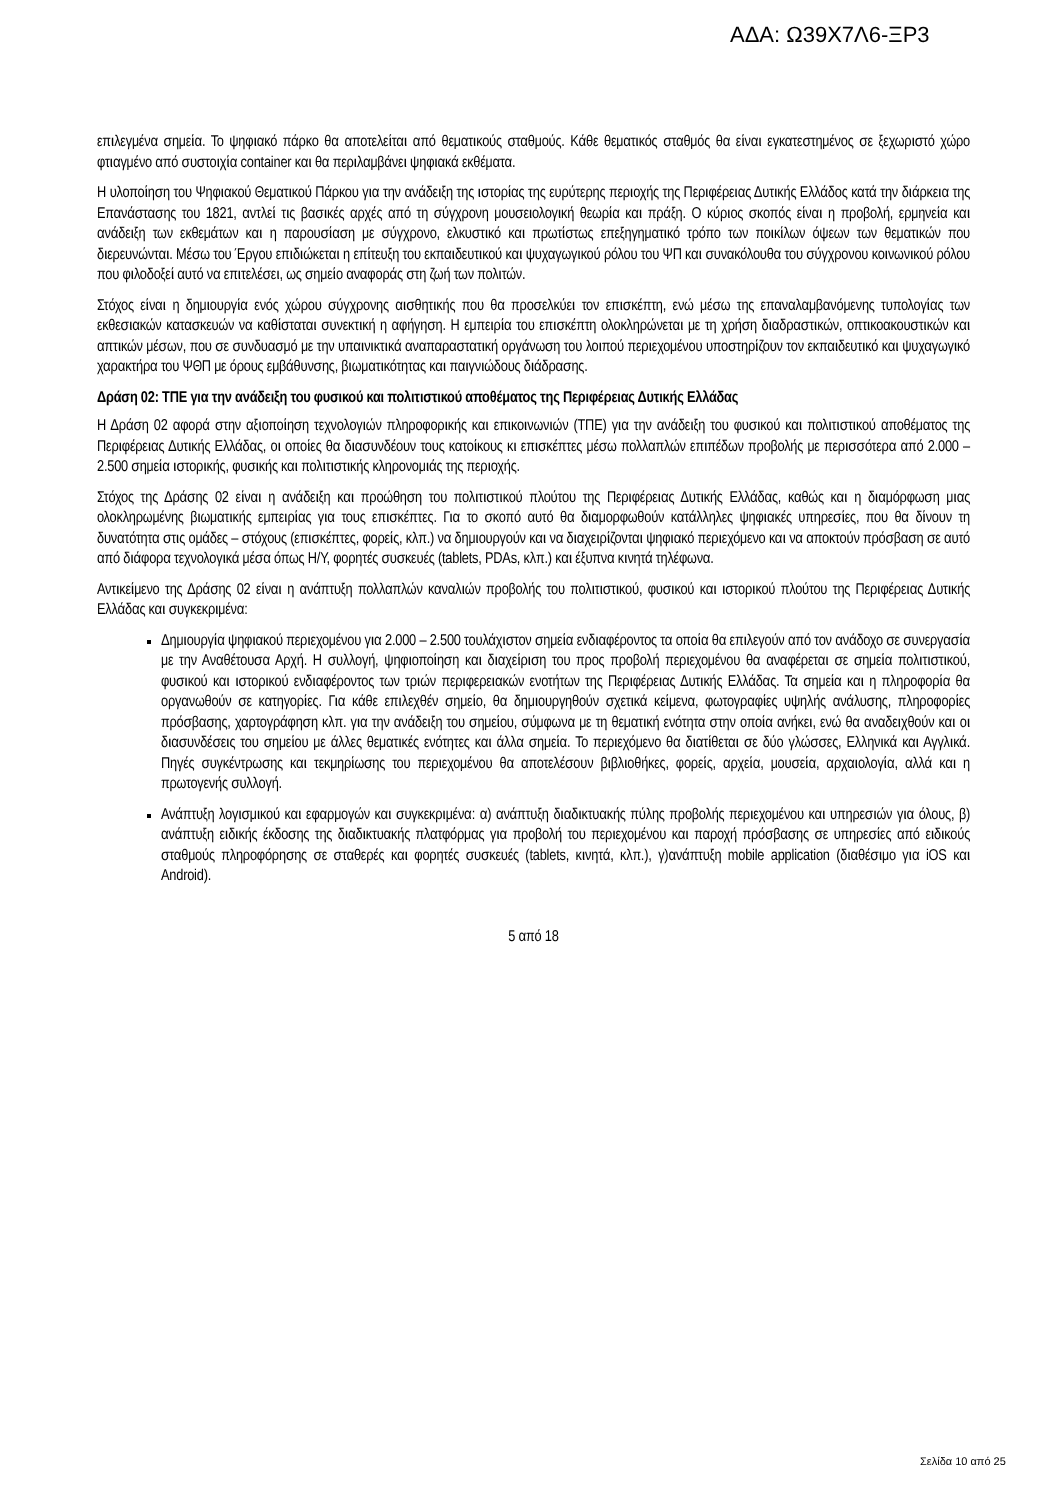ΑΔΑ: Ω39Χ7Λ6-ΞΡ3
επιλεγμένα σημεία. Το ψηφιακό πάρκο θα αποτελείται από θεματικούς σταθμούς. Κάθε θεματικός σταθμός θα είναι εγκατεστημένος σε ξεχωριστό χώρο φτιαγμένο από συστοιχία container και θα περιλαμβάνει ψηφιακά εκθέματα.
Η υλοποίηση του Ψηφιακού Θεματικού Πάρκου για την ανάδειξη της ιστορίας της ευρύτερης περιοχής της Περιφέρειας Δυτικής Ελλάδος κατά την διάρκεια της Επανάστασης του 1821, αντλεί τις βασικές αρχές από τη σύγχρονη μουσειολογική θεωρία και πράξη. Ο κύριος σκοπός είναι η προβολή, ερμηνεία και ανάδειξη των εκθεμάτων και η παρουσίαση με σύγχρονο, ελκυστικό και πρωτίστως επεξηγηματικό τρόπο των ποικίλων όψεων των θεματικών που διερευνώνται. Μέσω του Έργου επιδιώκεται η επίτευξη του εκπαιδευτικού και ψυχαγωγικού ρόλου του ΨΠ και συνακόλουθα του σύγχρονου κοινωνικού ρόλου που φιλοδοξεί αυτό να επιτελέσει, ως σημείο αναφοράς στη ζωή των πολιτών.
Στόχος είναι η δημιουργία ενός χώρου σύγχρονης αισθητικής που θα προσελκύει τον επισκέπτη, ενώ μέσω της επαναλαμβανόμενης τυπολογίας των εκθεσιακών κατασκευών να καθίσταται συνεκτική η αφήγηση. Η εμπειρία του επισκέπτη ολοκληρώνεται με τη χρήση διαδραστικών, οπτικοακουστικών και απτικών μέσων, που σε συνδυασμό με την υπαινικτικά αναπαραστατική οργάνωση του λοιπού περιεχομένου υποστηρίζουν τον εκπαιδευτικό και ψυχαγωγικό χαρακτήρα του ΨΘΠ με όρους εμβάθυνσης, βιωματικότητας και παιγνιώδους διάδρασης.
Δράση 02: ΤΠΕ για την ανάδειξη του φυσικού και πολιτιστικού αποθέματος της Περιφέρειας Δυτικής Ελλάδας
Η Δράση 02 αφορά στην αξιοποίηση τεχνολογιών πληροφορικής και επικοινωνιών (ΤΠΕ) για την ανάδειξη του φυσικού και πολιτιστικού αποθέματος της Περιφέρειας Δυτικής Ελλάδας, οι οποίες θα διασυνδέουν τους κατοίκους κι επισκέπτες μέσω πολλαπλών επιπέδων προβολής με περισσότερα από 2.000 – 2.500 σημεία ιστορικής, φυσικής και πολιτιστικής κληρονομιάς της περιοχής.
Στόχος της Δράσης 02 είναι η ανάδειξη και προώθηση του πολιτιστικού πλούτου της Περιφέρειας Δυτικής Ελλάδας, καθώς και η διαμόρφωση μιας ολοκληρωμένης βιωματικής εμπειρίας για τους επισκέπτες. Για το σκοπό αυτό θα διαμορφωθούν κατάλληλες ψηφιακές υπηρεσίες, που θα δίνουν τη δυνατότητα στις ομάδες – στόχους (επισκέπτες, φορείς, κλπ.) να δημιουργούν και να διαχειρίζονται ψηφιακό περιεχόμενο και να αποκτούν πρόσβαση σε αυτό από διάφορα τεχνολογικά μέσα όπως Η/Υ, φορητές συσκευές (tablets, PDAs, κλπ.) και έξυπνα κινητά τηλέφωνα.
Αντικείμενο της Δράσης 02 είναι η ανάπτυξη πολλαπλών καναλιών προβολής του πολιτιστικού, φυσικού και ιστορικού πλούτου της Περιφέρειας Δυτικής Ελλάδας και συγκεκριμένα:
Δημιουργία ψηφιακού περιεχομένου για 2.000 – 2.500 τουλάχιστον σημεία ενδιαφέροντος τα οποία θα επιλεγούν από τον ανάδοχο σε συνεργασία με την Αναθέτουσα Αρχή. Η συλλογή, ψηφιοποίηση και διαχείριση του προς προβολή περιεχομένου θα αναφέρεται σε σημεία πολιτιστικού, φυσικού και ιστορικού ενδιαφέροντος των τριών περιφερειακών ενοτήτων της Περιφέρειας Δυτικής Ελλάδας. Τα σημεία και η πληροφορία θα οργανωθούν σε κατηγορίες. Για κάθε επιλεχθέν σημείο, θα δημιουργηθούν σχετικά κείμενα, φωτογραφίες υψηλής ανάλυσης, πληροφορίες πρόσβασης, χαρτογράφηση κλπ. για την ανάδειξη του σημείου, σύμφωνα με τη θεματική ενότητα στην οποία ανήκει, ενώ θα αναδειχθούν και οι διασυνδέσεις του σημείου με άλλες θεματικές ενότητες και άλλα σημεία. Το περιεχόμενο θα διατίθεται σε δύο γλώσσες, Ελληνικά και Αγγλικά. Πηγές συγκέντρωσης και τεκμηρίωσης του περιεχομένου θα αποτελέσουν βιβλιοθήκες, φορείς, αρχεία, μουσεία, αρχαιολογία, αλλά και η πρωτογενής συλλογή.
Ανάπτυξη λογισμικού και εφαρμογών και συγκεκριμένα: α) ανάπτυξη διαδικτυακής πύλης προβολής περιεχομένου και υπηρεσιών για όλους, β) ανάπτυξη ειδικής έκδοσης της διαδικτυακής πλατφόρμας για προβολή του περιεχομένου και παροχή πρόσβασης σε υπηρεσίες από ειδικούς σταθμούς πληροφόρησης σε σταθερές και φορητές συσκευές (tablets, κινητά, κλπ.), γ)ανάπτυξη mobile application (διαθέσιμο για iOS και Android).
5 από 18
Σελίδα 10 από 25